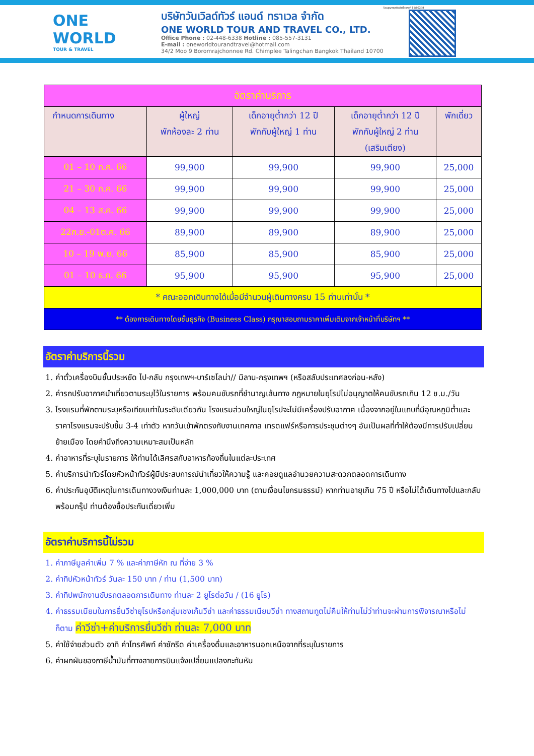ONE WORLD
TOUR & TRAVEL
บริษัทวันเวิลด์ทัวร์ แอนด์ ทราเวล จำกัด
ONE WORLD TOUR AND TRAVEL CO., LTD.
Office Phone : 02-448-6338 Hotline : 085-557-3131
E-mail : oneworldtourandtravel@hotmail.com
34/2 Moo 9 Boromrajchonnee Rd. Chimplee Talingchan Bangkok Thailand 10700
ใบอนุญาตธุรกิจนำเที่ยวเลขที่ 11/05298
| อัตราค่าบริการ | | | | |
| --- | --- | --- | --- | --- |
| กำหนดการเดินทาง | ผู้ใหญ่ พักห้องละ 2 ท่าน | เด็กอายุต่ำกว่า 12 ปี พักกับผู้ใหญ่ 1 ท่าน | เด็กอายุต่ำกว่า 12 ปี พักกับผู้ใหญ่ 2 ท่าน (เสริมเตียง) | พักเดี่ยว |
| 01 – 10 ก.ค. 66 | 99,900 | 99,900 | 99,900 | 25,000 |
| 21 – 30 ก.ค. 66 | 99,900 | 99,900 | 99,900 | 25,000 |
| 04 – 13 ส.ค. 66 | 99,900 | 99,900 | 99,900 | 25,000 |
| 22ก.ย.-01ต.ค. 66 | 89,900 | 89,900 | 89,900 | 25,000 |
| 10 – 19 พ.ย. 66 | 85,900 | 85,900 | 85,900 | 25,000 |
| 01 – 10 ธ.ค. 66 | 95,900 | 95,900 | 95,900 | 25,000 |
| * คณะออกเดินทางได้เมื่อมีจำนวนผู้เดินทางครบ 15 ท่านเท่านั้น * | | | | |
| ** ต้องการเดินทางโดยชั้นธุรกิจ (Business Class) กรุณาสอบถามราคาเพิ่มเติมจากเจ้าหน้าที่บริษัทฯ ** | | | | |
อัตราค่าบริการนี้รวม
1. ค่าตั๋วเครื่องบินชั้นประหยัด ไป-กลับ กรุงเทพฯ-บาร์เซโลน่า// มิลาน-กรุงเทพฯ (หรือสลับประเทศลงก่อน-หลัง)
2. ค่ารถปรับอากาศนำเที่ยวตามระบุไว้ในรายการ พร้อมคนขับรถที่ชำนาญเส้นทาง กฎหมายในยุโรปไม่อนุญาตให้คนขับรถเกิน 12 ช.ม./วัน
3. โรงแรมที่พักตามระบุหรือเทียบเท่าในระดับเดียวกัน โรงแรมส่วนใหญ่ในยุโรปจะไม่มีเครื่องปรับอากาศ เนื่องจากอยู่ในแถบที่มีอุณหภูมิต่ำและราคาโรงแรมจะปรับขึ้น 3-4 เท่าตัว หากวันเข้าพักตรงกับงานเทศกาล เทรดแฟร์หรือการประชุมต่างๆ อันเป็นผลที่ทำให้ต้องมีการปรับเปลี่ยนย้ายเมือง โดยคำนึงถึงความเหมาะสมเป็นหลัก
4. ค่าอาหารที่ระบุในรายการ ให้ท่านได้เลิศรสกับอาหารท้องถิ่นในแต่ละประเทศ
5. ค่าบริการนำทัวร์โดยหัวหน้าทัวร์ผู้มีประสบการณ์นำเที่ยวให้ความรู้ และคอยดูแลอำนวยความสะดวกตลอดการเดินทาง
6. ค่าประกันอุบัติเหตุในการเดินทางวงเงินท่านละ 1,000,000 บาท (ตามเงื่อนไขกรมธรรม์) หากท่านอายุเกิน 75 ปี หรือไม่ได้เดินทางไปและกลับพร้อมกรุ๊ป ท่านต้องซื้อประกันเดี่ยวเพิ่ม
อัตราค่าบริการนี้ไม่รวม
1. ค่าภาษีมูลค่าเพิ่ม 7 % และค่าภาษีหัก ณ ที่จ่าย 3 %
2. ค่าทิปหัวหน้าทัวร์ วันละ 150 บาท / ท่าน (1,500 บาท)
3. ค่าทิปพนักงานขับรถตลอดการเดินทาง ท่านละ 2 ยูโรต่อวัน / (16 ยูโร)
4. ค่าธรรมเนียมในการยื่นวีซ่ายุโรปหรือกลุ่มเชงเก้นวีซ่า และค่าธรรมเนียมวีซ่า ทางสถานทูตไม่คืนให้ท่านไม่ว่าท่านจะผ่านการพิจารณาหรือไม่ก็ตาม ค่าวีซ่า+ค่าบริการยื่นวีซ่า ท่านละ 7,000 บาท
5. ค่าใช้จ่ายส่วนตัว อาทิ ค่าโทรศัพท์ ค่าซักรีด ค่าเครื่องดื่มและอาหารนอกเหนือจากที่ระบุในรายการ
6. ค่าผกผันของภาษีน้ำมันที่ทางสายการบินแจ้งเปลี่ยนแปลงกะทันหัน